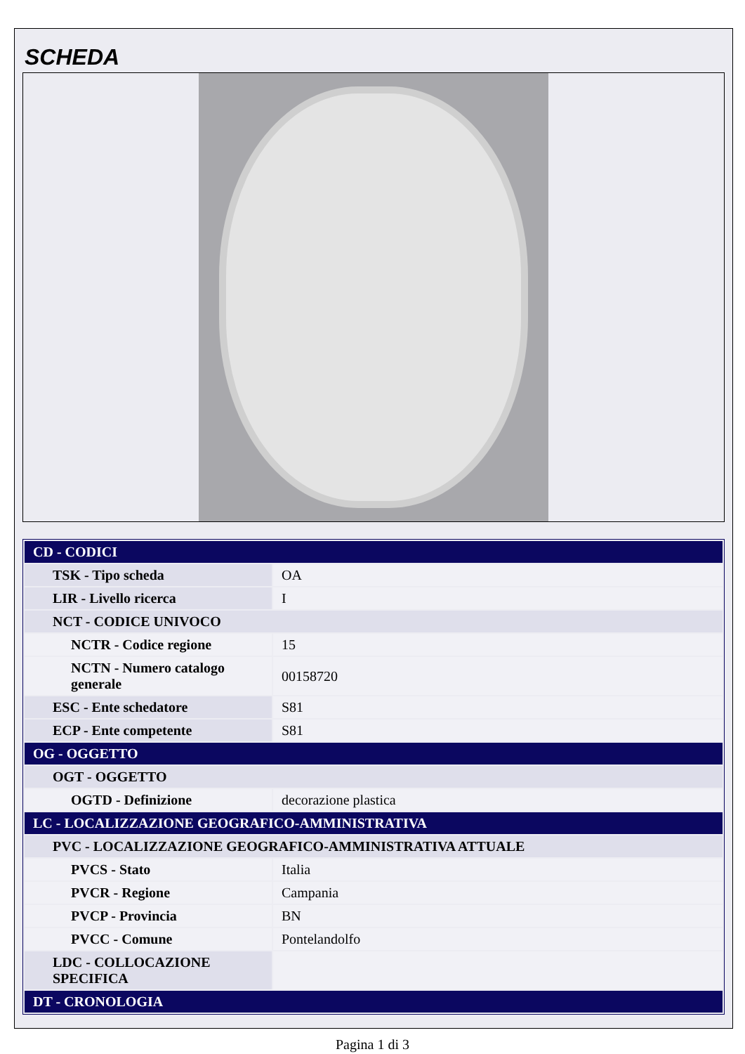SCHEDA
| CD - CODICI | |
| TSK - Tipo scheda | OA |
| LIR - Livello ricerca | I |
| NCT - CODICE UNIVOCO | |
| NCTR - Codice regione | 15 |
| NCTN - Numero catalogo generale | 00158720 |
| ESC - Ente schedatore | S81 |
| ECP - Ente competente | S81 |
| OG - OGGETTO | |
| OGT - OGGETTO | |
| OGTD - Definizione | decorazione plastica |
| LC - LOCALIZZAZIONE GEOGRAFICO-AMMINISTRATIVA | |
| PVC - LOCALIZZAZIONE GEOGRAFICO-AMMINISTRATIVA ATTUALE | |
| PVCS - Stato | Italia |
| PVCR - Regione | Campania |
| PVCP - Provincia | BN |
| PVCC - Comune | Pontelandolfo |
| LDC - COLLOCAZIONE SPECIFICA | |
| DT - CRONOLOGIA | |
Pagina 1 di 3